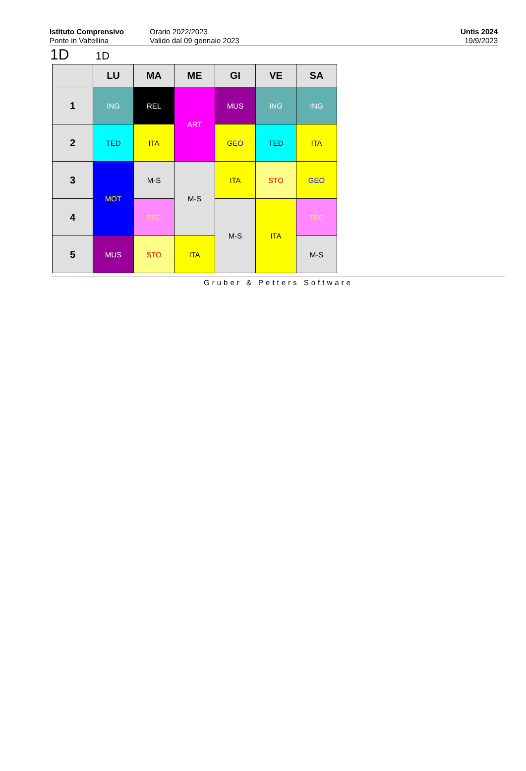Istituto Comprensivo
Ponte in Valtellina
Orario 2022/2023
Valido dal 09 gennaio 2023
Untis 2024
19/9/2023
1D 1D
| | LU | MA | ME | GI | VE | SA |
| --- | --- | --- | --- | --- | --- | --- |
| 1 | ING | REL | ART | MUS | ING | ING |
| 2 | TED | ITA | | GEO | TED | ITA |
| 3 | MOT | M-S | M-S | ITA | STO | GEO |
| 4 | | TEC | | M-S | ITA | TEC |
| 5 | MUS | STO | ITA | | | M-S |
Gruber & Petters Software